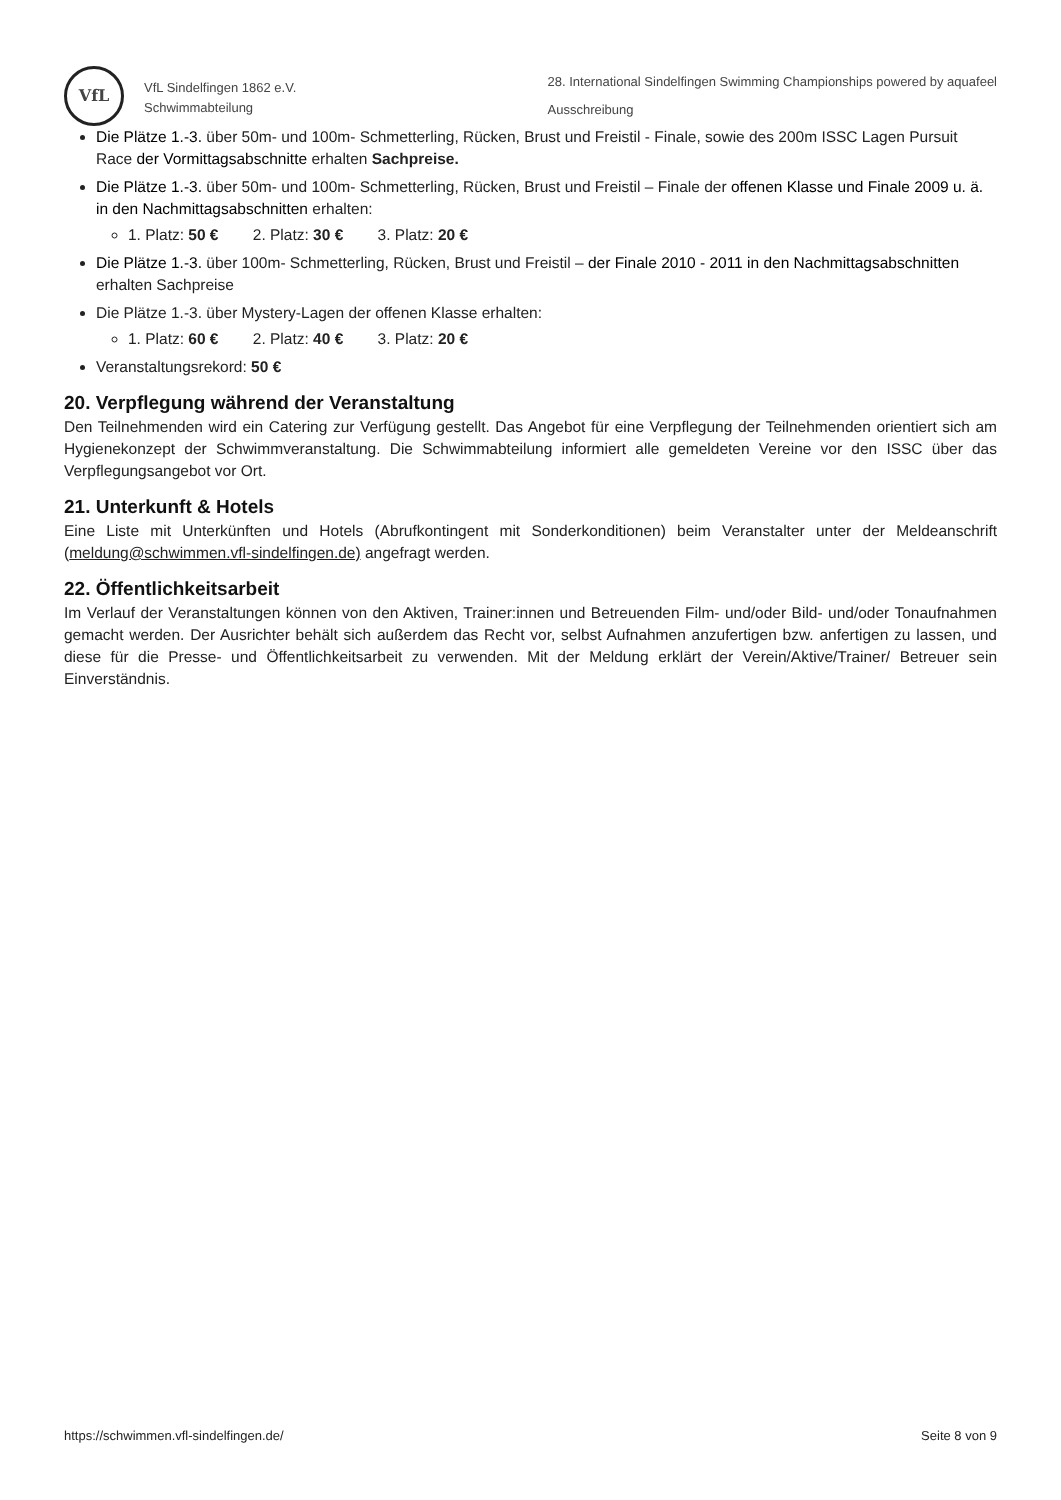VfL
VfL Sindelfingen 1862 e.V.
Schwimmabteilung
28. International Sindelfingen Swimming Championships powered by aquafeel
Ausschreibung
Die Plätze 1.-3. über 50m- und 100m- Schmetterling, Rücken, Brust und Freistil - Finale, sowie des 200m ISSC Lagen Pursuit Race der Vormittagsabschnitte erhalten Sachpreise.
Die Plätze 1.-3. über 50m- und 100m- Schmetterling, Rücken, Brust und Freistil – Finale der offenen Klasse und Finale 2009 u. ä. in den Nachmittagsabschnitten erhalten:
1. Platz: 50 € 2. Platz: 30 € 3. Platz: 20 €
Die Plätze 1.-3. über 100m- Schmetterling, Rücken, Brust und Freistil – der Finale 2010 - 2011 in den Nachmittagsabschnitten erhalten Sachpreise
Die Plätze 1.-3. über Mystery-Lagen der offenen Klasse erhalten:
1. Platz: 60 € 2. Platz: 40 € 3. Platz: 20 €
Veranstaltungsrekord: 50 €
20. Verpflegung während der Veranstaltung
Den Teilnehmenden wird ein Catering zur Verfügung gestellt. Das Angebot für eine Verpflegung der Teilnehmenden orientiert sich am Hygienekonzept der Schwimmveranstaltung. Die Schwimmabteilung informiert alle gemeldeten Vereine vor den ISSC über das Verpflegungsangebot vor Ort.
21. Unterkunft & Hotels
Eine Liste mit Unterkünften und Hotels (Abrufkontingent mit Sonderkonditionen) beim Veranstalter unter der Meldeanschrift (meldung@schwimmen.vfl-sindelfingen.de) angefragt werden.
22. Öffentlichkeitsarbeit
Im Verlauf der Veranstaltungen können von den Aktiven, Trainer:innen und Betreuenden Film- und/oder Bild- und/oder Tonaufnahmen gemacht werden. Der Ausrichter behält sich außerdem das Recht vor, selbst Aufnahmen anzufertigen bzw. anfertigen zu lassen, und diese für die Presse- und Öffentlichkeitsarbeit zu verwenden. Mit der Meldung erklärt der Verein/Aktive/Trainer/ Betreuer sein Einverständnis.
https://schwimmen.vfl-sindelfingen.de/ Seite 8 von 9